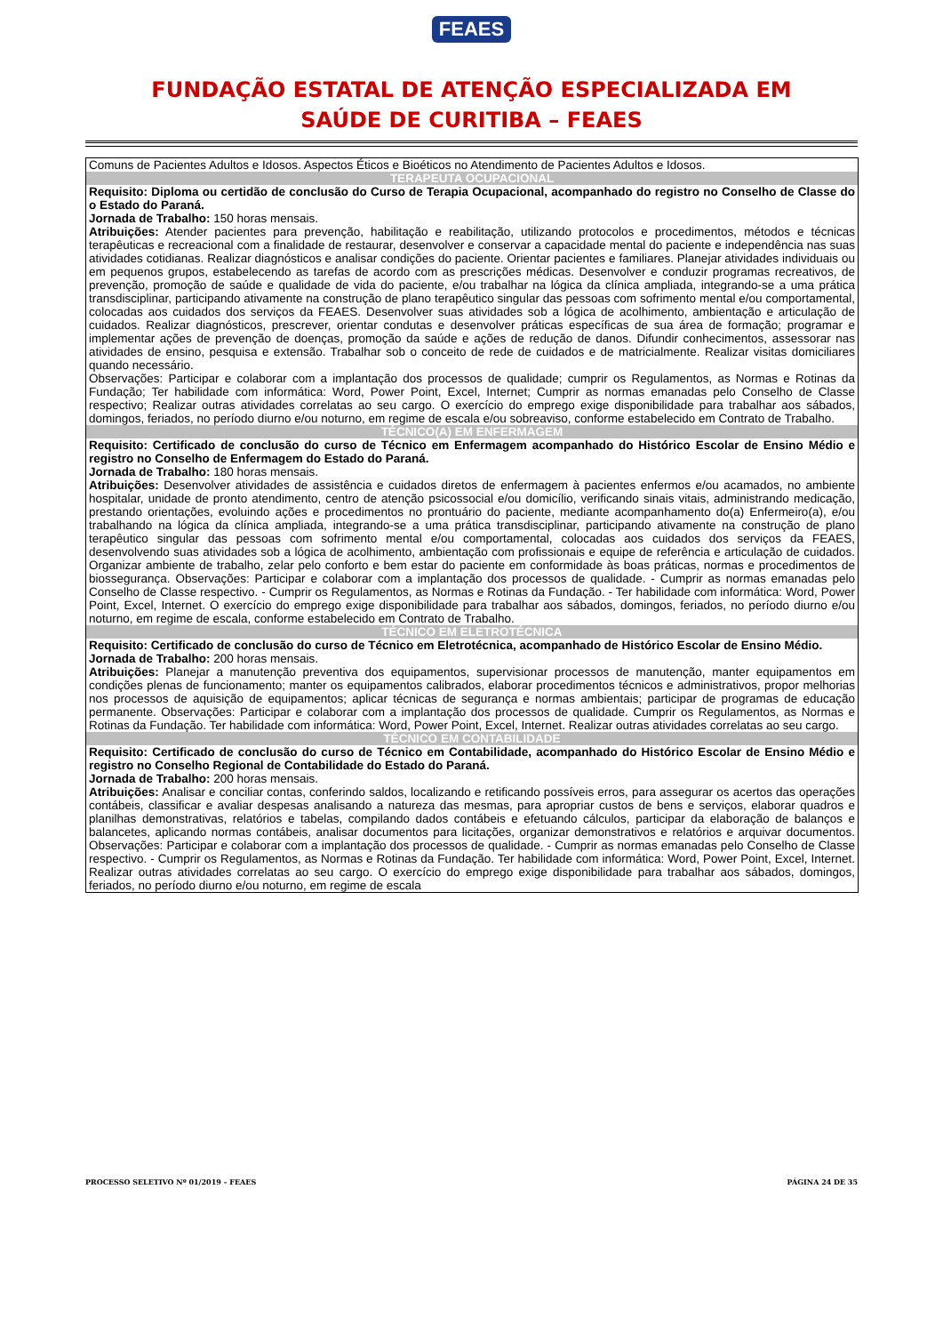FEAES
FUNDAÇÃO ESTATAL DE ATENÇÃO ESPECIALIZADA EM
SAÚDE DE CURITIBA – FEAES
| Comuns de Pacientes Adultos e Idosos. Aspectos Éticos e Bioéticos no Atendimento de Pacientes Adultos e Idosos. |
| TERAPEUTA OCUPACIONAL |
| Requisito: Diploma ou certidão de conclusão do Curso de Terapia Ocupacional, acompanhado do registro no Conselho de Classe do o Estado do Paraná. Jornada de Trabalho: 150 horas mensais. Atribuições: Atender pacientes para prevenção, habilitação e reabilitação, utilizando protocolos e procedimentos, métodos e técnicas terapêuticas e recreacional com a finalidade de restaurar, desenvolver e conservar a capacidade mental do paciente e independência nas suas atividades cotidianas. Realizar diagnósticos e analisar condições do paciente. Orientar pacientes e familiares. Planejar atividades individuais ou em pequenos grupos, estabelecendo as tarefas de acordo com as prescrições médicas. Desenvolver e conduzir programas recreativos, de prevenção, promoção de saúde e qualidade de vida do paciente, e/ou trabalhar na lógica da clínica ampliada, integrando-se a uma prática transdisciplinar, participando ativamente na construção de plano terapêutico singular das pessoas com sofrimento mental e/ou comportamental, colocadas aos cuidados dos serviços da FEAES. Desenvolver suas atividades sob a lógica de acolhimento, ambientação e articulação de cuidados. Realizar diagnósticos, prescrever, orientar condutas e desenvolver práticas específicas de sua área de formação; programar e implementar ações de prevenção de doenças, promoção da saúde e ações de redução de danos. Difundir conhecimentos, assessorar nas atividades de ensino, pesquisa e extensão. Trabalhar sob o conceito de rede de cuidados e de matricialmente. Realizar visitas domiciliares quando necessário. Observações: Participar e colaborar com a implantação dos processos de qualidade; cumprir os Regulamentos, as Normas e Rotinas da Fundação; Ter habilidade com informática: Word, Power Point, Excel, Internet; Cumprir as normas emanadas pelo Conselho de Classe respectivo; Realizar outras atividades correlatas ao seu cargo. O exercício do emprego exige disponibilidade para trabalhar aos sábados, domingos, feriados, no período diurno e/ou noturno, em regime de escala e/ou sobreaviso, conforme estabelecido em Contrato de Trabalho. |
| TÉCNICO(A) EM ENFERMAGEM |
| Requisito: Certificado de conclusão do curso de Técnico em Enfermagem acompanhado do Histórico Escolar de Ensino Médio e registro no Conselho de Enfermagem do Estado do Paraná. Jornada de Trabalho: 180 horas mensais. Atribuições: Desenvolver atividades de assistência e cuidados diretos de enfermagem à pacientes enfermos e/ou acamados, no ambiente hospitalar, unidade de pronto atendimento, centro de atenção psicossocial e/ou domicílio, verificando sinais vitais, administrando medicação, prestando orientações, evoluindo ações e procedimentos no prontuário do paciente, mediante acompanhamento do(a) Enfermeiro(a), e/ou trabalhando na lógica da clínica ampliada, integrando-se a uma prática transdisciplinar, participando ativamente na construção de plano terapêutico singular das pessoas com sofrimento mental e/ou comportamental, colocadas aos cuidados dos serviços da FEAES, desenvolvendo suas atividades sob a lógica de acolhimento, ambientação com profissionais e equipe de referência e articulação de cuidados. Organizar ambiente de trabalho, zelar pelo conforto e bem estar do paciente em conformidade às boas práticas, normas e procedimentos de biossegurança. Observações: Participar e colaborar com a implantação dos processos de qualidade. - Cumprir as normas emanadas pelo Conselho de Classe respectivo. - Cumprir os Regulamentos, as Normas e Rotinas da Fundação. - Ter habilidade com informática: Word, Power Point, Excel, Internet. O exercício do emprego exige disponibilidade para trabalhar aos sábados, domingos, feriados, no período diurno e/ou noturno, em regime de escala, conforme estabelecido em Contrato de Trabalho. |
| TÉCNICO EM ELETROTÉCNICA |
| Requisito: Certificado de conclusão do curso de Técnico em Eletrotécnica, acompanhado de Histórico Escolar de Ensino Médio. Jornada de Trabalho: 200 horas mensais. Atribuições: Planejar a manutenção preventiva dos equipamentos, supervisionar processos de manutenção, manter equipamentos em condições plenas de funcionamento; manter os equipamentos calibrados, elaborar procedimentos técnicos e administrativos, propor melhorias nos processos de aquisição de equipamentos; aplicar técnicas de segurança e normas ambientais; participar de programas de educação permanente. Observações: Participar e colaborar com a implantação dos processos de qualidade. Cumprir os Regulamentos, as Normas e Rotinas da Fundação. Ter habilidade com informática: Word, Power Point, Excel, Internet. Realizar outras atividades correlatas ao seu cargo. |
| TÉCNICO EM CONTABILIDADE |
| Requisito: Certificado de conclusão do curso de Técnico em Contabilidade, acompanhado do Histórico Escolar de Ensino Médio e registro no Conselho Regional de Contabilidade do Estado do Paraná. Jornada de Trabalho: 200 horas mensais. Atribuições: Analisar e conciliar contas, conferindo saldos, localizando e retificando possíveis erros, para assegurar os acertos das operações contábeis, classificar e avaliar despesas analisando a natureza das mesmas, para apropriar custos de bens e serviços, elaborar quadros e planilhas demonstrativas, relatórios e tabelas, compilando dados contábeis e efetuando cálculos, participar da elaboração de balanços e balancetes, aplicando normas contábeis, analisar documentos para licitações, organizar demonstrativos e relatórios e arquivar documentos. Observações: Participar e colaborar com a implantação dos processos de qualidade. - Cumprir as normas emanadas pelo Conselho de Classe respectivo. - Cumprir os Regulamentos, as Normas e Rotinas da Fundação. Ter habilidade com informática: Word, Power Point, Excel, Internet. Realizar outras atividades correlatas ao seu cargo. O exercício do emprego exige disponibilidade para trabalhar aos sábados, domingos, feriados, no período diurno e/ou noturno, em regime de escala |
PROCESSO SELETIVO Nº 01/2019 – FEAES PÁGINA 24 DE 35